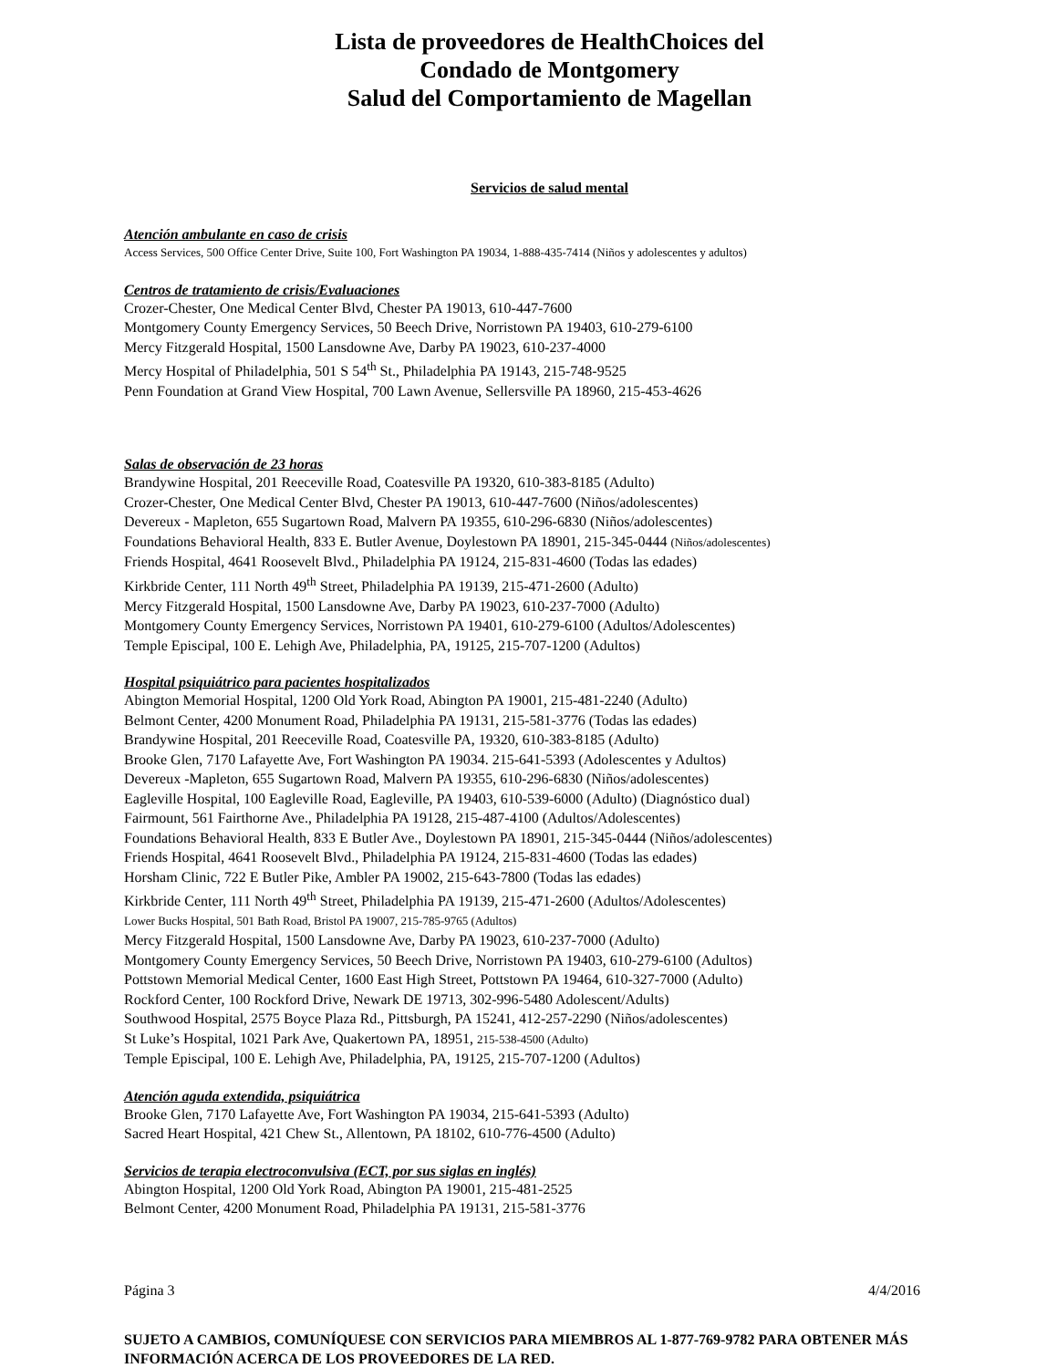Lista de proveedores de HealthChoices del
Condado de Montgomery
Salud del Comportamiento de Magellan
Servicios de salud mental
Atención ambulante en caso de crisis
Access Services, 500 Office Center Drive, Suite 100, Fort Washington PA 19034, 1-888-435-7414 (Niños y adolescentes y adultos)
Centros de tratamiento de crisis/Evaluaciones
Crozer-Chester, One Medical Center Blvd, Chester PA 19013, 610-447-7600
Montgomery County Emergency Services, 50 Beech Drive, Norristown PA 19403, 610-279-6100
Mercy Fitzgerald Hospital, 1500 Lansdowne Ave, Darby PA 19023, 610-237-4000
Mercy Hospital of Philadelphia, 501 S 54<sup>th</sup> St., Philadelphia PA 19143, 215-748-9525
Penn Foundation at Grand View Hospital, 700 Lawn Avenue, Sellersville PA 18960, 215-453-4626
Salas de observación de 23 horas
Brandywine Hospital, 201 Reeceville Road, Coatesville PA 19320, 610-383-8185 (Adulto)
Crozer-Chester, One Medical Center Blvd, Chester PA 19013, 610-447-7600 (Niños/adolescentes)
Devereux - Mapleton, 655 Sugartown Road, Malvern PA 19355, 610-296-6830 (Niños/adolescentes)
Foundations Behavioral Health, 833 E. Butler Avenue, Doylestown PA 18901, 215-345-0444 (Niños/adolescentes)
Friends Hospital, 4641 Roosevelt Blvd., Philadelphia PA 19124, 215-831-4600 (Todas las edades)
Kirkbride Center, 111 North 49<sup>th</sup> Street, Philadelphia PA 19139, 215-471-2600 (Adulto)
Mercy Fitzgerald Hospital, 1500 Lansdowne Ave, Darby PA 19023, 610-237-7000 (Adulto)
Montgomery County Emergency Services, Norristown PA 19401, 610-279-6100 (Adultos/Adolescentes)
Temple Episcipal, 100 E. Lehigh Ave, Philadelphia, PA, 19125, 215-707-1200 (Adultos)
Hospital psiquiátrico para pacientes hospitalizados
Abington Memorial Hospital, 1200 Old York Road, Abington PA 19001, 215-481-2240 (Adulto)
Belmont Center, 4200 Monument Road, Philadelphia PA 19131, 215-581-3776 (Todas las edades)
Brandywine Hospital, 201 Reeceville Road, Coatesville PA, 19320, 610-383-8185 (Adulto)
Brooke Glen, 7170 Lafayette Ave, Fort Washington PA 19034. 215-641-5393 (Adolescentes y Adultos)
Devereux -Mapleton, 655 Sugartown Road, Malvern PA 19355, 610-296-6830 (Niños/adolescentes)
Eagleville Hospital, 100 Eagleville Road, Eagleville, PA 19403, 610-539-6000 (Adulto) (Diagnóstico dual)
Fairmount, 561 Fairthorne Ave., Philadelphia PA 19128, 215-487-4100 (Adultos/Adolescentes)
Foundations Behavioral Health, 833 E Butler Ave., Doylestown PA 18901, 215-345-0444 (Niños/adolescentes)
Friends Hospital, 4641 Roosevelt Blvd., Philadelphia PA 19124, 215-831-4600 (Todas las edades)
Horsham Clinic, 722 E Butler Pike, Ambler PA 19002, 215-643-7800 (Todas las edades)
Kirkbride Center, 111 North 49<sup>th</sup> Street, Philadelphia PA 19139, 215-471-2600 (Adultos/Adolescentes)
Lower Bucks Hospital, 501 Bath Road, Bristol PA 19007, 215-785-9765 (Adultos)
Mercy Fitzgerald Hospital, 1500 Lansdowne Ave, Darby PA 19023, 610-237-7000 (Adulto)
Montgomery County Emergency Services, 50 Beech Drive, Norristown PA 19403, 610-279-6100 (Adultos)
Pottstown Memorial Medical Center, 1600 East High Street, Pottstown PA 19464, 610-327-7000 (Adulto)
Rockford Center, 100 Rockford Drive, Newark DE 19713, 302-996-5480 Adolescent/Adults)
Southwood Hospital, 2575 Boyce Plaza Rd., Pittsburgh, PA 15241, 412-257-2290 (Niños/adolescentes)
St Luke’s Hospital, 1021 Park Ave, Quakertown PA, 18951, 215-538-4500 (Adulto)
Temple Episcipal, 100 E. Lehigh Ave, Philadelphia, PA, 19125, 215-707-1200 (Adultos)
Atención aguda extendida, psiquiátrica
Brooke Glen, 7170 Lafayette Ave, Fort Washington PA 19034, 215-641-5393 (Adulto)
Sacred Heart Hospital, 421 Chew St., Allentown, PA 18102, 610-776-4500 (Adulto)
Servicios de terapia electroconvulsiva (ECT, por sus siglas en inglés)
Abington Hospital, 1200 Old York Road, Abington PA 19001, 215-481-2525
Belmont Center, 4200 Monument Road, Philadelphia PA 19131, 215-581-3776
Página 3 4/4/2016
SUJETO A CAMBIOS, COMUNÍQUESE CON SERVICIOS PARA MIEMBROS AL 1-877-769-9782 PARA OBTENER MÁS INFORMACIÓN ACERCA DE LOS PROVEEDORES DE LA RED.